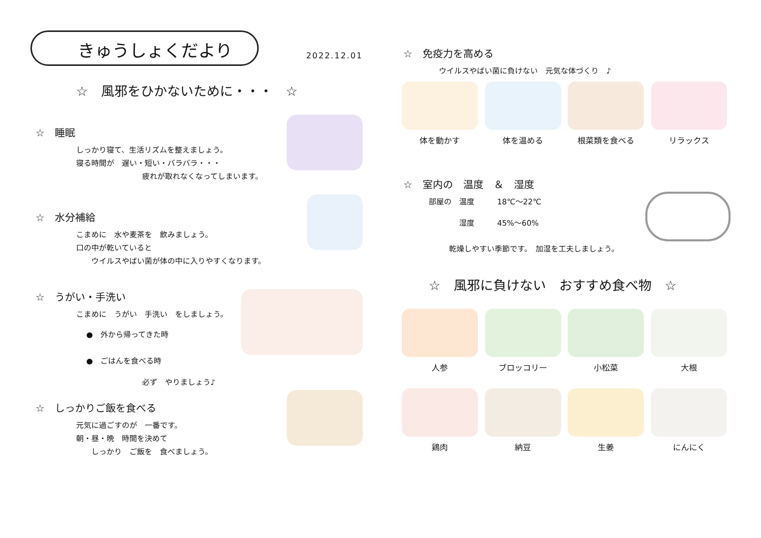きゅうしょくだより
2022.12.01
☆　風邪をひかないために・・・　☆
☆　睡眠
しっかり寝て、生活リズムを整えましょう。
寝る時間が　遅い・短い・バラバラ・・・
疲れが取れなくなってしまいます。
☆　水分補給
こまめに　水や麦茶を　飲みましょう。
口の中が乾いていると
ウイルスやばい菌が体の中に入りやすくなります。
☆　うがい・手洗い
こまめに　うがい　手洗い　をしましょう。
●　外から帰ってきた時
●　ごはんを食べる時
必ず　やりましょう♪
☆　しっかりご飯を食べる
元気に過ごすのが　一番です。
朝・昼・晩　時間を決めて
しっかり　ご飯を　食べましょう。
☆　免疫力を高める
ウイルスやばい菌に負けない　元気な体づくり　♪
体を動かす 体を温める 根菜類を食べる リラックス
☆　室内の　温度　＆　湿度
部屋の　温度　　　18℃～22℃
湿度　　　45%～60%
乾燥しやすい季節です。　加湿を工夫しましょう。
☆　風邪に負けない　おすすめ食べ物　☆
人参 ブロッコリー 小松菜 大根
鶏肉 納豆 生姜 にんにく